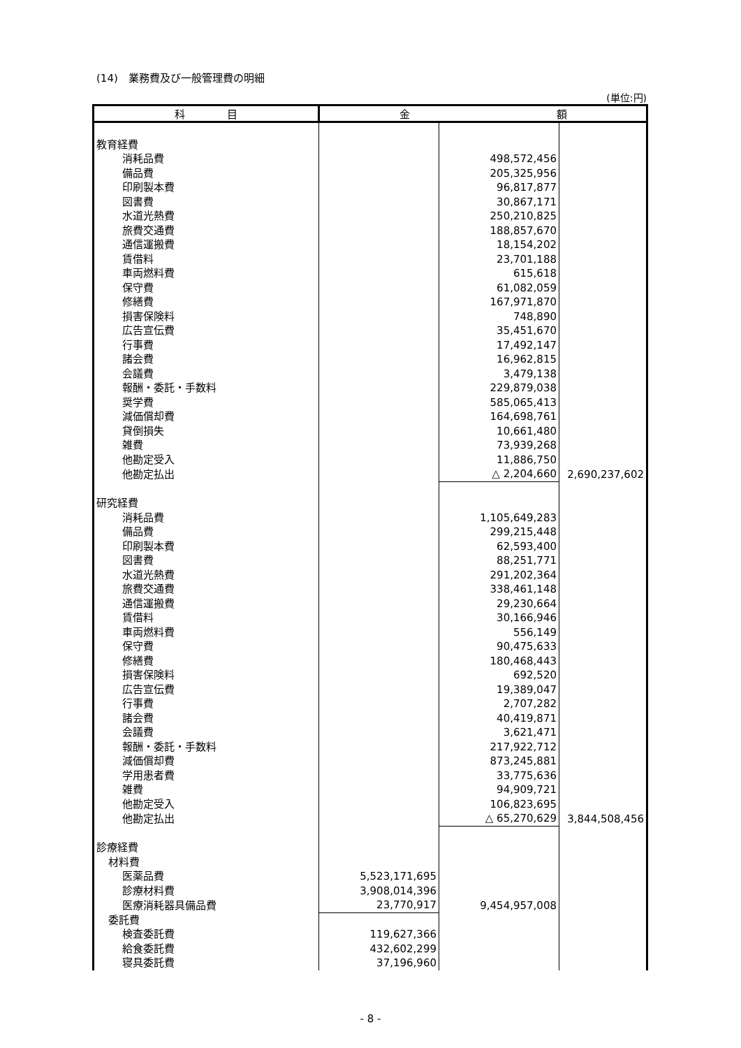(14)　業務費及び一般管理費の明細
(単位:円)
| 科 目 | 金 額 | | |
| --- | --- | --- | --- |
| 教育経費 | | | |
| 消耗品費 | | 498,572,456 | |
| 備品費 | | 205,325,956 | |
| 印刷製本費 | | 96,817,877 | |
| 図書費 | | 30,867,171 | |
| 水道光熱費 | | 250,210,825 | |
| 旅費交通費 | | 188,857,670 | |
| 通信運搬費 | | 18,154,202 | |
| 賃借料 | | 23,701,188 | |
| 車両燃料費 | | 615,618 | |
| 保守費 | | 61,082,059 | |
| 修繕費 | | 167,971,870 | |
| 損害保険料 | | 748,890 | |
| 広告宣伝費 | | 35,451,670 | |
| 行事費 | | 17,492,147 | |
| 諸会費 | | 16,962,815 | |
| 会議費 | | 3,479,138 | |
| 報酬・委託・手数料 | | 229,879,038 | |
| 奨学費 | | 585,065,413 | |
| 減価償却費 | | 164,698,761 | |
| 貸倒損失 | | 10,661,480 | |
| 雑費 | | 73,939,268 | |
| 他勘定受入 | | 11,886,750 | |
| 他勘定払出 | | △ 2,204,660 | 2,690,237,602 |
| 研究経費 | | | |
| 消耗品費 | | 1,105,649,283 | |
| 備品費 | | 299,215,448 | |
| 印刷製本費 | | 62,593,400 | |
| 図書費 | | 88,251,771 | |
| 水道光熱費 | | 291,202,364 | |
| 旅費交通費 | | 338,461,148 | |
| 通信運搬費 | | 29,230,664 | |
| 賃借料 | | 30,166,946 | |
| 車両燃料費 | | 556,149 | |
| 保守費 | | 90,475,633 | |
| 修繕費 | | 180,468,443 | |
| 損害保険料 | | 692,520 | |
| 広告宣伝費 | | 19,389,047 | |
| 行事費 | | 2,707,282 | |
| 諸会費 | | 40,419,871 | |
| 会議費 | | 3,621,471 | |
| 報酬・委託・手数料 | | 217,922,712 | |
| 減価償却費 | | 873,245,881 | |
| 学用患者費 | | 33,775,636 | |
| 雑費 | | 94,909,721 | |
| 他勘定受入 | | 106,823,695 | |
| 他勘定払出 | | △ 65,270,629 | 3,844,508,456 |
| 診療経費 | | | |
| 材料費 | | | |
| 医薬品費 | 5,523,171,695 | | |
| 診療材料費 | 3,908,014,396 | | |
| 医療消耗器具備品費 | 23,770,917 | 9,454,957,008 | |
| 委託費 | | | |
| 検査委託費 | 119,627,366 | | |
| 給食委託費 | 432,602,299 | | |
| 寝具委託費 | 37,196,960 | | |
- 8 -